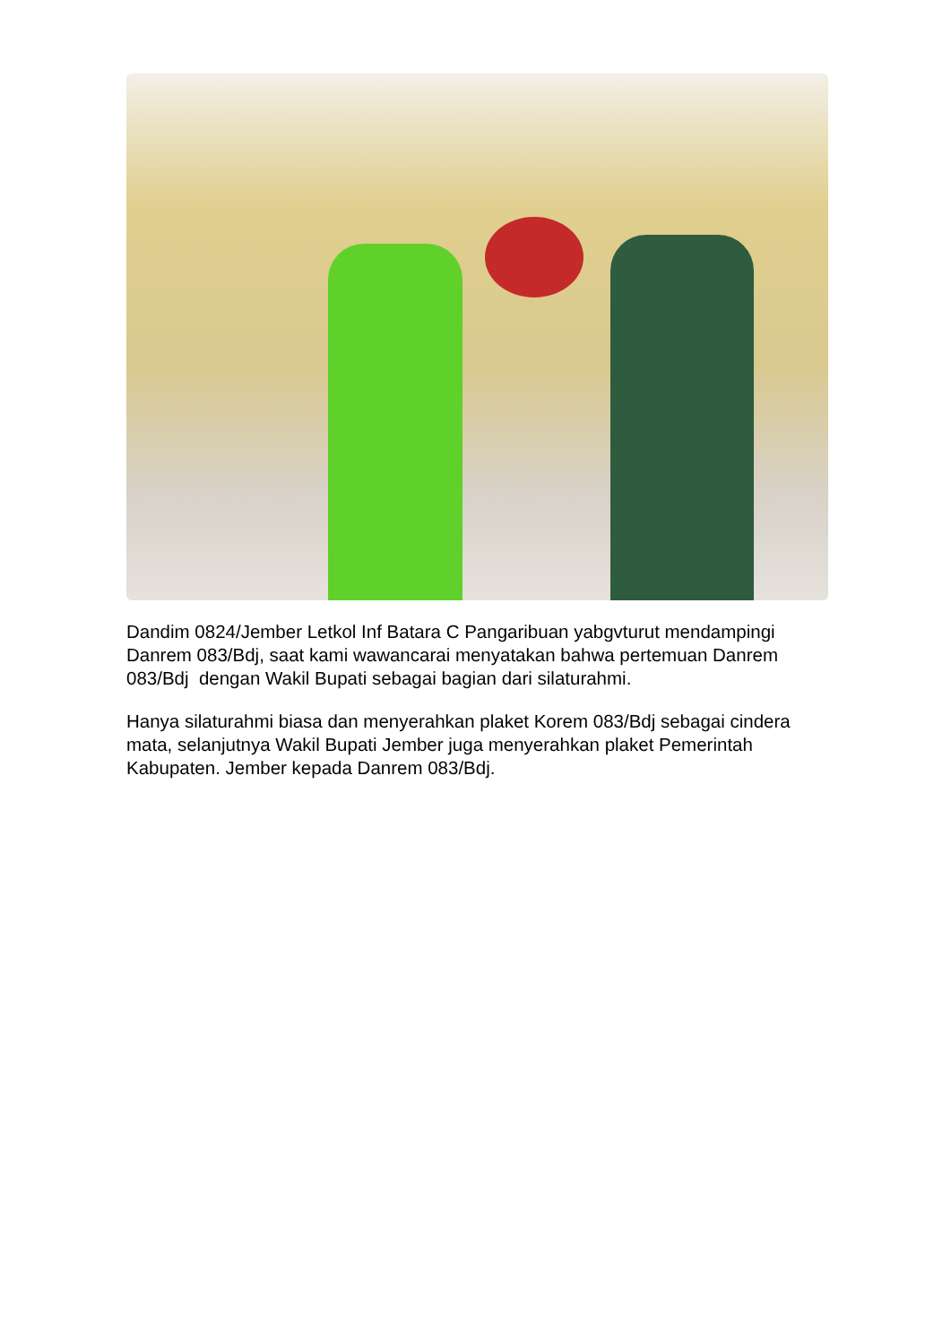Dandim 0824/Jember Letkol Inf Batara C Pangaribuan yabgvturut mendampingi Danrem 083/Bdj, saat kami wawancarai menyatakan bahwa pertemuan Danrem 083/Bdj dengan Wakil Bupati sebagai bagian dari silaturahmi.
Hanya silaturahmi biasa dan menyerahkan plaket Korem 083/Bdj sebagai cindera mata, selanjutnya Wakil Bupati Jember juga menyerahkan plaket Pemerintah Kabupaten. Jember kepada Danrem 083/Bdj.